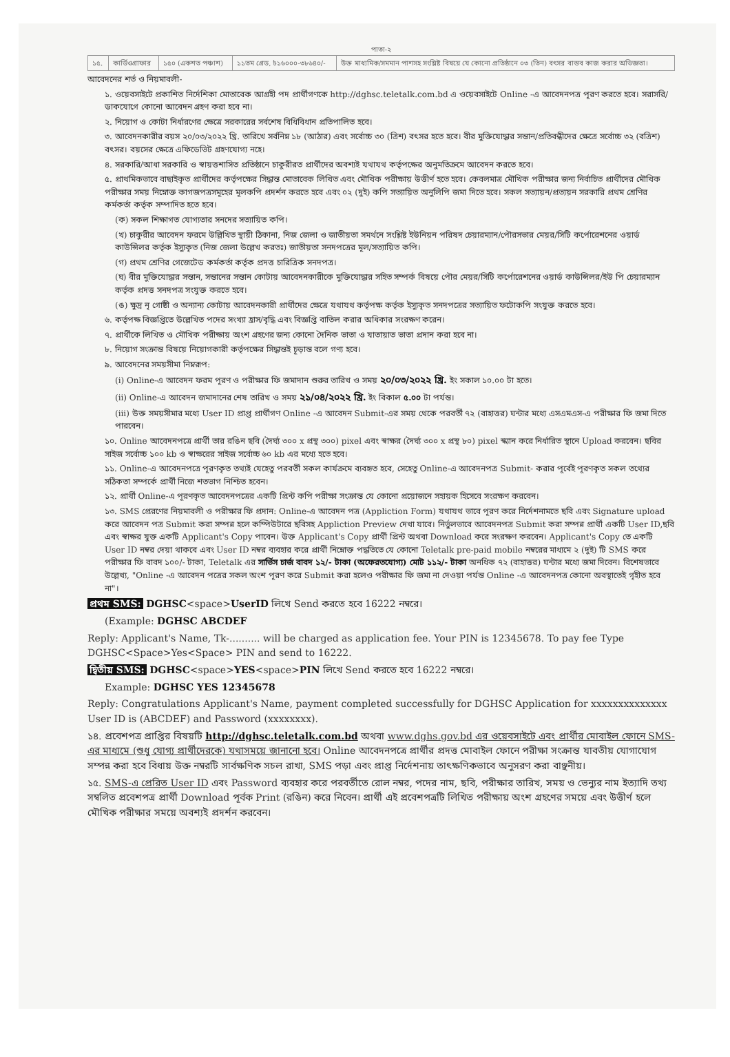পাতা-২
| ১৫. | কার্ডিওগ্রাফার | ১৫০ (একশত পঞ্চাশ) | ১১তম গ্রেড, ৳১৬০০০-৩৮৬৪০/- | উক্ত মাধ্যমিক/সমমান পাশসহ সংশ্লিষ্ট বিষয়ে যে কোনো প্রতিষ্ঠানে ০৩ (তিন) বৎসর বাস্তব কাজ করার অভিজ্ঞতা। |
আবেদনের শর্ত ও নিয়মাবলী-
১. ওয়েবসাইটে প্রকাশিত নির্দেশিকা মোতাবেক আগ্রহী পদ প্রার্থীগণকে http://dghsc.teletalk.com.bd এ ওয়েবসাইটে Online -এ আবেদনপত্র পূরণ করতে হবে। সরাসরি/ডাকযোগে কোনো আবেদন গ্রহণ করা হবে না।
২. নিয়োগ ও কোটা নির্ধারণের ক্ষেত্রে সরকারের সর্বশেষ বিধিবিধান প্রতিপালিত হবে।
৩. আবেদনকারীর বয়স ২০/০৩/২০২২ খ্রি. তারিখে সর্বনিম্ন ১৮ (আঠার) এবং সর্বোচ্চ ৩০ (ত্রিশ) বৎসর হতে হবে। বীর মুক্তিযোদ্ধার সন্তান/প্রতিবন্ধীদের ক্ষেত্রে সর্বোচ্চ ৩২ (বত্রিশ) বৎসর। বয়সের ক্ষেত্রে এফিডেভিট গ্রহণযোগ্য নহে।
৪. সরকারি/আধা সরকারি ও স্বায়ত্তশাসিত প্রতিষ্ঠানে চাকুরীরত প্রার্থীদের অবশ্যই যথাযথ কর্তৃপক্ষের অনুমতিক্রমে আবেদন করতে হবে।
৫. প্রাথমিকভাবে বাছাইকৃত প্রার্থীদের কর্তৃপক্ষের সিদ্ধান্ত মোতাবেক লিখিত এবং মৌখিক পরীক্ষায় উত্তীর্ণ হতে হবে। কেবলমাত্র মৌখিক পরীক্ষার জন্য নির্বাচিত প্রার্থীদের মৌখিক পরীক্ষার সময় নিম্নোক্ত কাগজপত্রসমূহের মূলকপি প্রদর্শন করতে হবে এবং ০২ (দুই) কপি সত্যায়িত অনুলিপি জমা দিতে হবে। সকল সত্যায়ন/প্রত্যয়ন সরকারি প্রথম শ্রেণির কর্মকর্তা কর্তৃক সম্পাদিত হতে হবে।
(ক) সকল শিক্ষাগত যোগ্যতার সনদের সত্যায়িত কপি।
(খ) চাকুরীর আবেদন ফরমে উল্লিখিত স্থায়ী ঠিকানা, নিজ জেলা ও জাতীয়তা সমর্থনে সংশ্লিষ্ট ইউনিয়ন পরিষদ চেয়ারম্যান/পৌরসভার মেয়র/সিটি কর্পোরেশনের ওয়ার্ড কাউন্সিলর কর্তৃক ইস্যুকৃত (নিজ জেলা উল্লেখ করতঃ) জাতীয়তা সনদপত্রের মূল/সত্যায়িত কপি।
(গ) প্রথম শ্রেণির গেজেটেড কর্মকর্তা কর্তৃক প্রদত্ত চারিত্রিক সনদপত্র।
(ঘ) বীর মুক্তিযোদ্ধার সন্তান, সন্তানের সন্তান কোটায় আবেদনকারীকে মুক্তিযোদ্ধার সহিত সম্পর্ক বিষয়ে পৌর মেয়র/সিটি কর্পোরেশনের ওয়ার্ড কাউন্সিলর/ইউ পি চেয়ারম্যান কর্তৃক প্রদত্ত সনদপত্র সংযুক্ত করতে হবে।
(ঙ) ক্ষুদ্র নৃ গোষ্ঠী ও অন্যান্য কোটায় আবেদনকারী প্রার্থীদের ক্ষেত্রে যথাযথ কর্তৃপক্ষ কর্তৃক ইস্যুকৃত সনদপত্রের সত্যায়িত ফটোকপি সংযুক্ত করতে হবে।
৬. কর্তৃপক্ষ বিজ্ঞপ্তিতে উল্লেখিত পদের সংখ্যা হ্রাস/বৃদ্ধি এবং বিজ্ঞপ্তি বাতিল করার অধিকার সংরক্ষণ করেন।
৭. প্রার্থীকে লিখিত ও মৌখিক পরীক্ষায় অংশ গ্রহণের জন্য কোনো দৈনিক ভাতা ও যাতায়াত ভাতা প্রদান করা হবে না।
৮. নিয়োগ সংক্রান্ত বিষয়ে নিয়োগকারী কর্তৃপক্ষের সিদ্ধান্তই চূড়ান্ত বলে গণ্য হবে।
৯. আবেদনের সময়সীমা নিম্নরূপ:
(i) Online-এ আবেদন ফরম পূরণ ও পরীক্ষার ফি জমাদান শুরুর তারিখ ও সময় ২০/০৩/২০২২ খ্রি. ইং সকাল ১০.০০ টা হতে।
(ii) Online-এ আবেদন জমাদানের শেষ তারিখ ও সময় ২১/০৪/২০২২ খ্রি. ইং বিকাল ৫.০০ টা পর্যন্ত।
(iii) উক্ত সময়সীমার মধ্যে User ID প্রাপ্ত প্রার্থীগণ Online -এ আবেদন Submit-এর সময় থেকে পরবর্তী ৭২ (বাহাত্তর) ঘন্টার মধ্যে এসএমএস-এ পরীক্ষার ফি জমা দিতে পারবেন।
১০. Online আবেদনপত্রে প্রার্থী তার রঙিন ছবি (দৈর্ঘ্য ৩০০ x প্রস্থ ৩০০) pixel এবং স্বাক্ষর (দৈর্ঘ্য ৩০০ x প্রস্থ ৮০) pixel স্ক্যান করে নির্ধারিত স্থানে Upload করবেন। ছবির সাইজ সর্বোচ্চ ১০০ kb ও স্বাক্ষরের সাইজ সর্বোচ্চ ৬০ kb এর মধ্যে হতে হবে।
১১. Online-এ আবেদনপত্রে পূরণকৃত তথ্যই যেহেতু পরবর্তী সকল কার্যক্রমে ব্যবহৃত হবে, সেহেতু Online-এ আবেদনপত্র Submit- করার পূর্বেই পূরণকৃত সকল তথ্যের সঠিকতা সম্পর্কে প্রার্থী নিজে শতভাগ নিশ্চিত হবেন।
১২. প্রার্থী Online-এ পূরণকৃত আবেদনপত্রের একটি প্রিন্ট কপি পরীক্ষা সংক্রান্ত যে কোনো প্রয়োজনে সহায়ক হিসেবে সংরক্ষণ করবেন।
১৩. SMS প্রেরণের নিয়মাবলী ও পরীক্ষার ফি প্রদান: Online-এ আবেদন পত্র (Appliction Form) যথাযথ ভাবে পূরণ করে নির্দেশনামতে ছবি এবং Signature upload করে আবেদন পত্র Submit করা সম্পন্ন হলে কম্পিউটারে ছবিসহ Appliction Preview দেখা যাবে। নির্ভুলভাবে আবেদনপত্র Submit করা সম্পন্ন প্রার্থী একটি User ID,ছবি এবং স্বাক্ষর যুক্ত একটি Applicant's Copy পাবেন। উক্ত Applicant's Copy প্রার্থী প্রিন্ট অথবা Download করে সংরক্ষণ করবেন। Applicant's Copy তে একটি User ID নম্বর দেয়া থাকবে এবং User ID নম্বর ব্যবহার করে প্রার্থী নিম্নোক্ত পদ্ধতিতে যে কোনো Teletalk pre-paid mobile নম্বরের মাধ্যমে ২ (দুই) টি SMS করে পরীক্ষার ফি বাবদ ১০০/- টাকা, Teletalk এর সার্ভিস চার্জ বাবদ ১২/- টাকা (অফেরতযোগ্য) মোট ১১২/- টাকা অনধিক ৭২ (বাহাত্তর) ঘন্টার মধ্যে জমা দিবেন। বিশেষভাবে উল্লেখ্য, "Online -এ আবেদন পত্রের সকল অংশ পূরণ করে Submit করা হলেও পরীক্ষার ফি জমা না দেওয়া পর্যন্ত Online -এ আবেদনপত্র কোনো অবস্থাতেই গৃহীত হবে না"।
প্রথম SMS: DGHSC<space>UserID লিখে Send করতে হবে 16222 নম্বরে।
(Example: DGHSC ABCDEF
Reply: Applicant's Name, Tk-.......... will be charged as application fee. Your PIN is 12345678. To pay fee Type DGHSC<Space>Yes<Space> PIN and send to 16222.
দ্বিতীয় SMS: DGHSC<space>YES<space>PIN লিখে Send করতে হবে 16222 নম্বরে।
Example: DGHSC YES 12345678
Reply: Congratulations Applicant's Name, payment completed successfully for DGHSC Application for xxxxxxxxxxxxxx User ID is (ABCDEF) and Password (xxxxxxxx).
১৪. প্রবেশপত্র প্রাপ্তির বিষয়টি http://dghsc.teletalk.com.bd অথবা www.dghs.gov.bd এর ওয়েবসাইটে এবং প্রার্থীর মোবাইল ফোনে SMS-এর মাধ্যমে (শুধু যোগ্য প্রার্থীদেরকে) যথাসময়ে জানানো হবে। Online আবেদনপত্রে প্রার্থীর প্রদত্ত মোবাইল ফোনে পরীক্ষা সংক্রান্ত যাবতীয় যোগাযোগ সম্পন্ন করা হবে বিধায় উক্ত নম্বরটি সার্বক্ষণিক সচল রাখা, SMS পড়া এবং প্রাপ্ত নির্দেশনায় তাৎক্ষণিকভাবে অনুসরণ করা বাঞ্ছনীয়।
১৫. SMS-এ প্রেরিত User ID এবং Password ব্যবহার করে পরবর্তীতে রোল নম্বর, পদের নাম, ছবি, পরীক্ষার তারিখ, সময় ও ভেন্যুর নাম ইত্যাদি তথ্য সম্বলিত প্রবেশপত্র প্রার্থী Download পূর্বক Print (রঙিন) করে নিবেন। প্রার্থী এই প্রবেশপত্রটি লিখিত পরীক্ষায় অংশ গ্রহণের সময়ে এবং উত্তীর্ণ হলে মৌখিক পরীক্ষার সময়ে অবশ্যই প্রদর্শন করবেন।